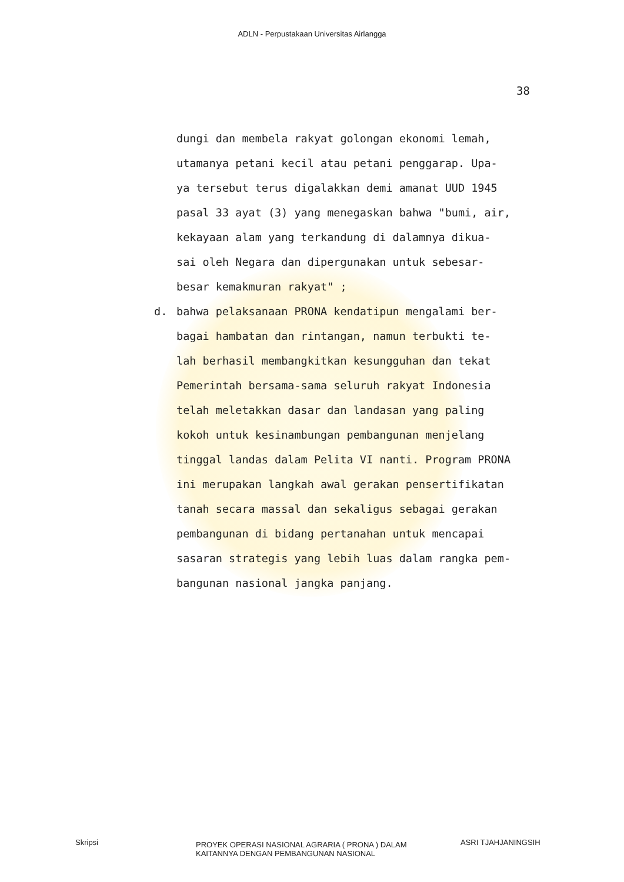ADLN - Perpustakaan Universitas Airlangga
38
dungi dan membela rakyat golongan ekonomi lemah,
utamanya petani kecil atau petani penggarap. Upa-
ya tersebut terus digalakkan demi amanat UUD 1945
pasal 33 ayat (3) yang menegaskan bahwa "bumi, air,
kekayaan alam yang terkandung di dalamnya dikua-
sai oleh Negara dan dipergunakan untuk sebesar-
besar kemakmuran rakyat" ;
d. bahwa pelaksanaan PRONA kendatipun mengalami ber-
bagai hambatan dan rintangan, namun terbukti te-
lah berhasil membangkitkan kesungguhan dan tekat
Pemerintah bersama-sama seluruh rakyat Indonesia
telah meletakkan dasar dan landasan yang paling
kokoh untuk kesinambungan pembangunan menjelang
tinggal landas dalam Pelita VI nanti. Program PRONA
ini merupakan langkah awal gerakan pensertifikatan
tanah secara massal dan sekaligus sebagai gerakan
pembangunan di bidang pertanahan untuk mencapai
sasaran strategis yang lebih luas dalam rangka pem-
bangunan nasional jangka panjang.
Skripsi
PROYEK OPERASI NASIONAL AGRARIA ( PRONA ) DALAM
KAITANNYA DENGAN PEMBANGUNAN NASIONAL
ASRI TJAHJANINGSIH